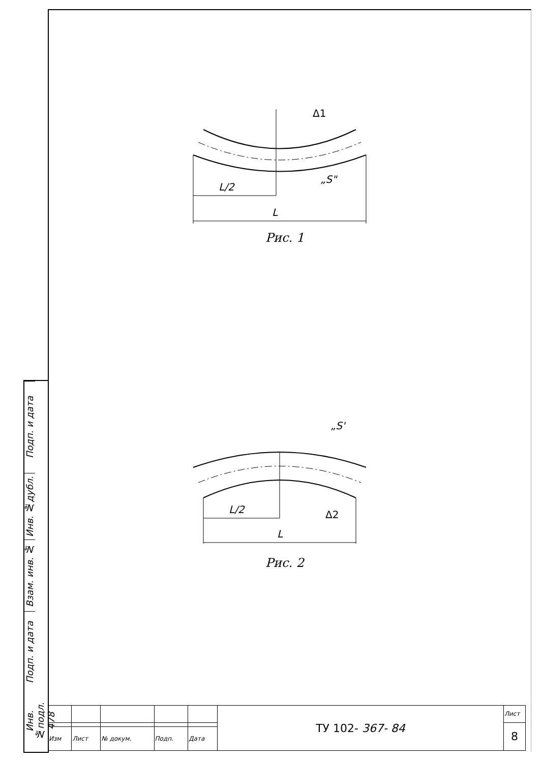L/2
L
Δ1
„S"
Рис. 1
L/2
L
„S'
Δ2
Рис. 2
Подп. и дата
Инв. №дубл.
Взам. инв. №
Подп. и дата
Инв. №подл. 478
| | | | | | ТУ 102- 367- 84 | Лист |
| | | | | | | 8 |
| Изм | Лист | № докум. | Подп. | Дата | | |